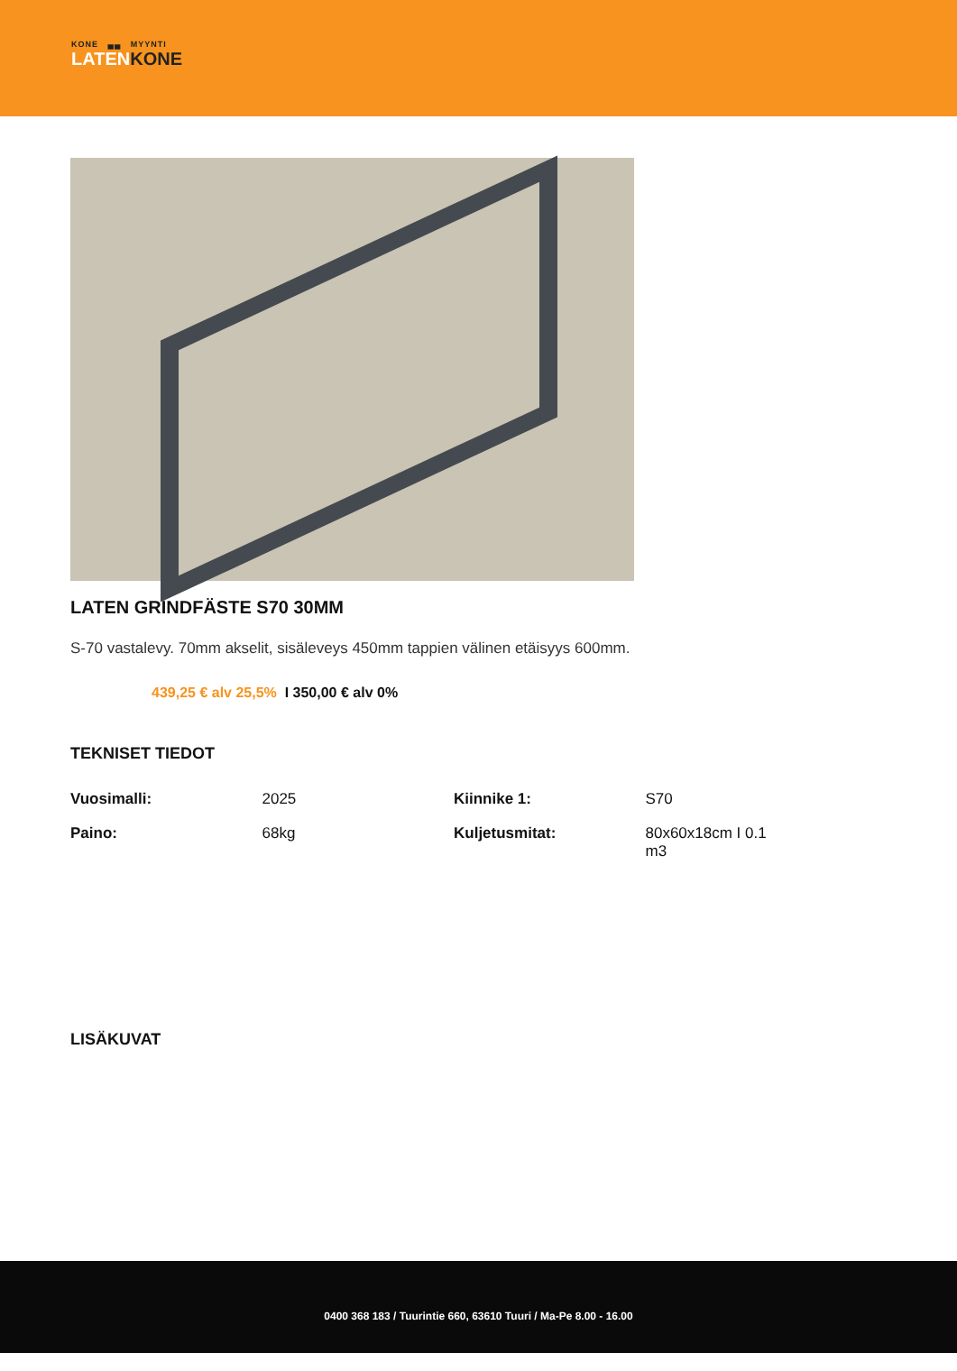KONE ▄▄ MYYNTI
LATENKONE
LATEN GRINDFÄSTE S70 30MM
S-70 vastalevy. 70mm akselit, sisäleveys 450mm tappien välinen etäisyys 600mm.
439,25 € alv 25,5% I 350,00 € alv 0%
TEKNISET TIEDOT
| Vuosimalli: | 2025 | Kiinnike 1: | S70 |
| Paino: | 68kg | Kuljetusmitat: | 80x60x18cm I 0.1 m3 |
LISÄKUVAT
0400 368 183 / Tuurintie 660, 63610 Tuuri / Ma-Pe 8.00 - 16.00